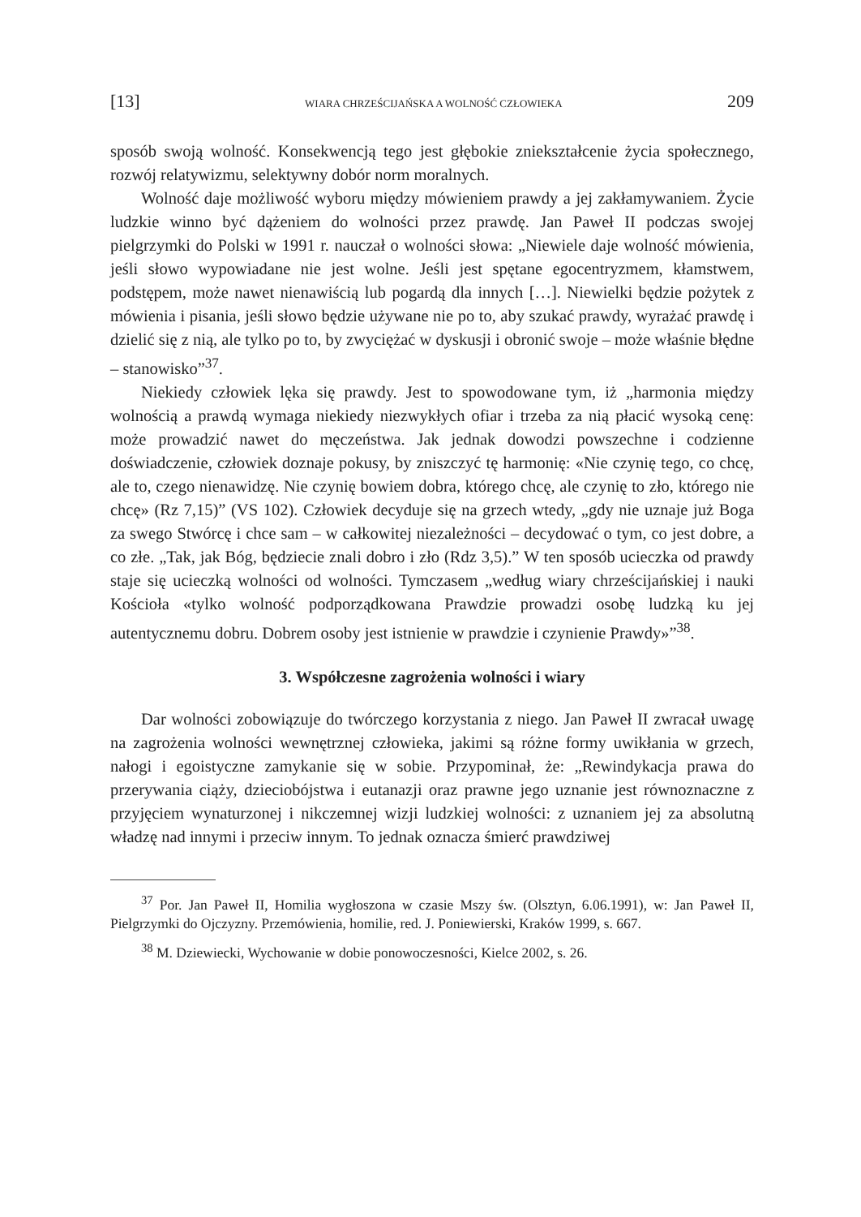[13] WIARA CHRZEŚCIJAŃSKA A WOLNOŚĆ CZŁOWIEKA 209
sposób swoją wolność. Konsekwencją tego jest głębokie zniekształcenie życia społecznego, rozwój relatywizmu, selektywny dobór norm moralnych.
Wolność daje możliwość wyboru między mówieniem prawdy a jej zakłamywaniem. Życie ludzkie winno być dążeniem do wolności przez prawdę. Jan Paweł II podczas swojej pielgrzymki do Polski w 1991 r. nauczał o wolności słowa: „Niewiele daje wolność mówienia, jeśli słowo wypowiadane nie jest wolne. Jeśli jest spętane egocentryzmem, kłamstwem, podstępem, może nawet nienawiścią lub pogardą dla innych […]. Niewielki będzie pożytek z mówienia i pisania, jeśli słowo będzie używane nie po to, aby szukać prawdy, wyrażać prawdę i dzielić się z nią, ale tylko po to, by zwyciężać w dyskusji i obronić swoje – może właśnie błędne – stanowisko”<sup>37</sup>.
Niekiedy człowiek lęka się prawdy. Jest to spowodowane tym, iż „harmonia między wolnością a prawdą wymaga niekiedy niezwykłych ofiar i trzeba za nią płacić wysoką cenę: może prowadzić nawet do męczeństwa. Jak jednak dowodzi powszechne i codzienne doświadczenie, człowiek doznaje pokusy, by zniszczyć tę harmonię: «Nie czynię tego, co chcę, ale to, czego nienawidzę. Nie czynię bowiem dobra, którego chcę, ale czynię to zło, którego nie chcę» (Rz 7,15)” (VS 102). Człowiek decyduje się na grzech wtedy, „gdy nie uznaje już Boga za swego Stwórcę i chce sam – w całkowitej niezależności – decydować o tym, co jest dobre, a co złe. „Tak, jak Bóg, będziecie znali dobro i zło (Rdz 3,5).” W ten sposób ucieczka od prawdy staje się ucieczką wolności od wolności. Tymczasem „według wiary chrześcijańskiej i nauki Kościoła «tylko wolność podporządkowana Prawdzie prowadzi osobę ludzką ku jej autentycznemu dobru. Dobrem osoby jest istnienie w prawdzie i czynienie Prawdy»”<sup>38</sup>.
3. Współczesne zagrożenia wolności i wiary
Dar wolności zobowiązuje do twórczego korzystania z niego. Jan Paweł II zwracał uwagę na zagrożenia wolności wewnętrznej człowieka, jakimi są różne formy uwikłania w grzech, nałogi i egoistyczne zamykanie się w sobie. Przypominał, że: „Rewindykacja prawa do przerywania ciąży, dzieciobójstwa i eutanazji oraz prawne jego uznanie jest równoznaczne z przyjęciem wynaturzonej i nikczemnej wizji ludzkiej wolności: z uznaniem jej za absolutną władzę nad innymi i przeciw innym. To jednak oznacza śmierć prawdziwej
<sup>37</sup> Por. Jan Paweł II, Homilia wygłoszona w czasie Mszy św. (Olsztyn, 6.06.1991), w: Jan Paweł II, Pielgrzymki do Ojczyzny. Przemówienia, homilie, red. J. Poniewierski, Kraków 1999, s. 667.
<sup>38</sup> M. Dziewiecki, Wychowanie w dobie ponowoczesności, Kielce 2002, s. 26.